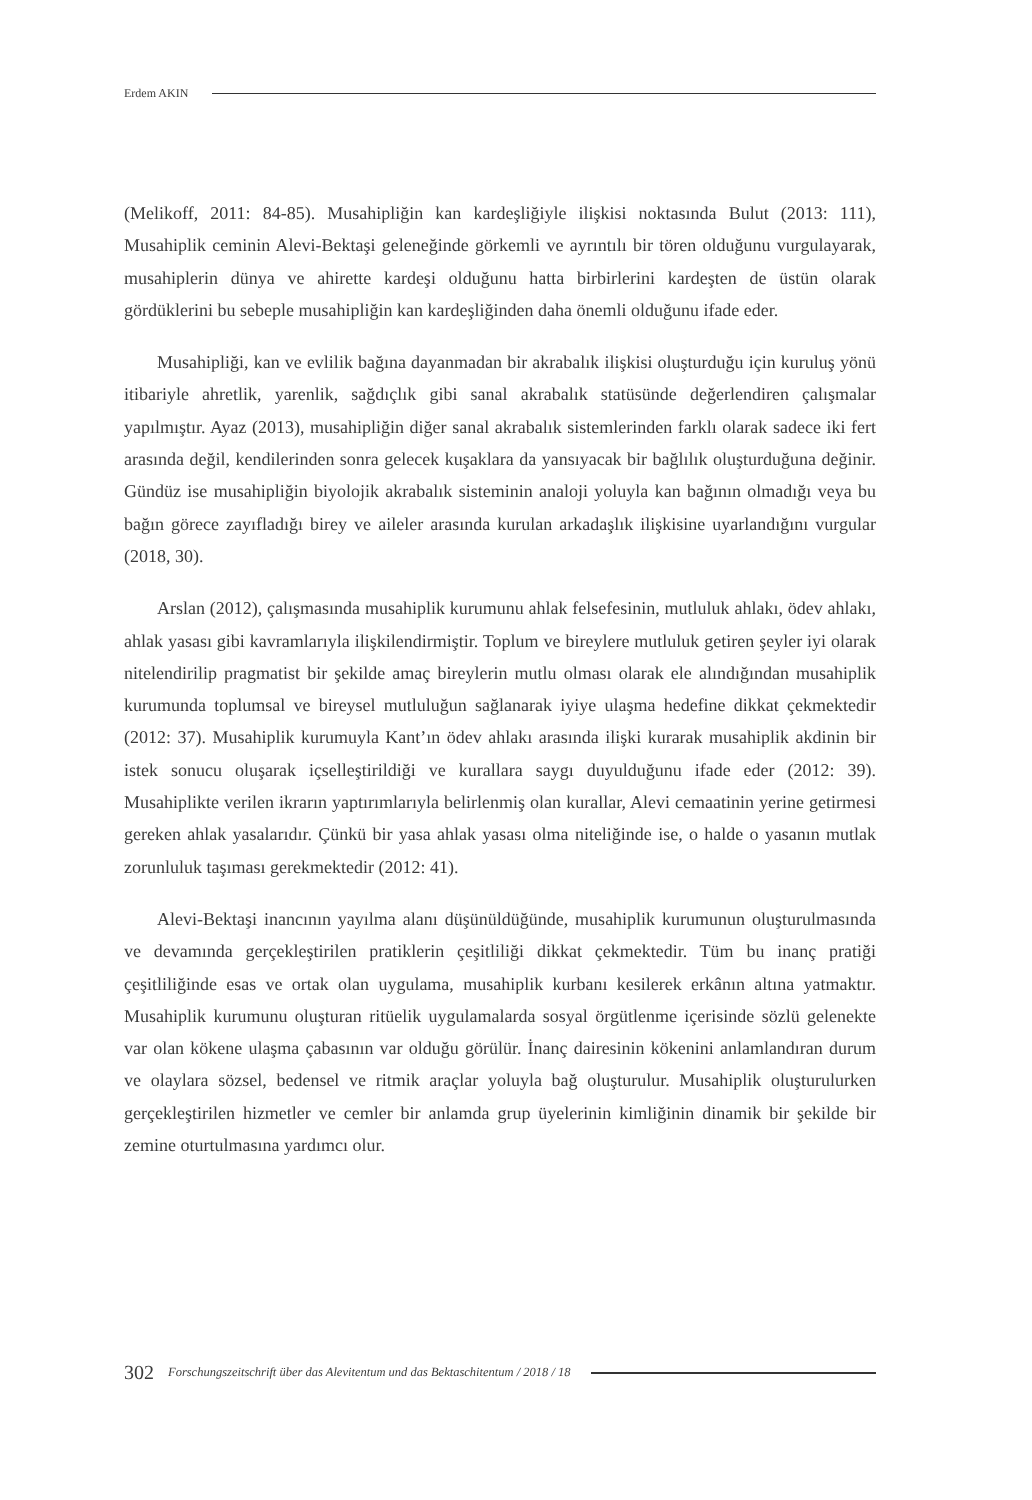Erdem AKIN
(Melikoff, 2011: 84-85). Musahipliğin kan kardeşliğiyle ilişkisi noktasında Bulut (2013: 111), Musahiplik ceminin Alevi-Bektaşi geleneğinde görkemli ve ayrıntılı bir tören olduğunu vurgulayarak, musahiplerin dünya ve ahirette kardeşi olduğunu hatta birbirlerini kardeşten de üstün olarak gördüklerini bu sebeple musahipliğin kan kardeşliğinden daha önemli olduğunu ifade eder.
Musahipliği, kan ve evlilik bağına dayanmadan bir akrabalık ilişkisi oluşturduğu için kuruluş yönü itibariyle ahretlik, yarenlik, sağdıçlık gibi sanal akrabalık statüsünde değerlendiren çalışmalar yapılmıştır. Ayaz (2013), musahipliğin diğer sanal akrabalık sistemlerinden farklı olarak sadece iki fert arasında değil, kendilerinden sonra gelecek kuşaklara da yansıyacak bir bağlılık oluşturduğuna değinir. Gündüz ise musahipliğin biyolojik akrabalık sisteminin analoji yoluyla kan bağının olmadığı veya bu bağın görece zayıfladığı birey ve aileler arasında kurulan arkadaşlık ilişkisine uyarlandığını vurgular (2018, 30).
Arslan (2012), çalışmasında musahiplik kurumunu ahlak felsefesinin, mutluluk ahlakı, ödev ahlakı, ahlak yasası gibi kavramlarıyla ilişkilendirmiştir. Toplum ve bireylere mutluluk getiren şeyler iyi olarak nitelendirilip pragmatist bir şekilde amaç bireylerin mutlu olması olarak ele alındığından musahiplik kurumunda toplumsal ve bireysel mutluluğun sağlanarak iyiye ulaşma hedefine dikkat çekmektedir (2012: 37). Musahiplik kurumuyla Kant’ın ödev ahlakı arasında ilişki kurarak musahiplik akdinin bir istek sonucu oluşarak içselleştirildiği ve kurallara saygı duyulduğunu ifade eder (2012: 39). Musahiplikte verilen ikrarın yaptırımlarıyla belirlenmiş olan kurallar, Alevi cemaatinin yerine getirmesi gereken ahlak yasalarıdır. Çünkü bir yasa ahlak yasası olma niteliğinde ise, o halde o yasanın mutlak zorunluluk taşıması gerekmektedir (2012: 41).
Alevi-Bektaşi inancının yayılma alanı düşünüldüğünde, musahiplik kurumunun oluşturulmasında ve devamında gerçekleştirilen pratiklerin çeşitliliği dikkat çekmektedir. Tüm bu inanç pratiği çeşitliliğinde esas ve ortak olan uygulama, musahiplik kurbanı kesilerek erkânın altına yatmaktır. Musahiplik kurumunu oluşturan ritüelik uygulamalarda sosyal örgütlenme içerisinde sözlü gelenekte var olan kökene ulaşma çabasının var olduğu görülür. İnanç dairesinin kökenini anlamlandıran durum ve olaylara sözsel, bedensel ve ritmik araçlar yoluyla bağ oluşturulur. Musahiplik oluşturulurken gerçekleştirilen hizmetler ve cemler bir anlamda grup üyelerinin kimliğinin dinamik bir şekilde bir zemine oturtulmasına yardımcı olur.
302 Forschungszeitschrift über das Alevitentum und das Bektaschitentum / 2018 / 18